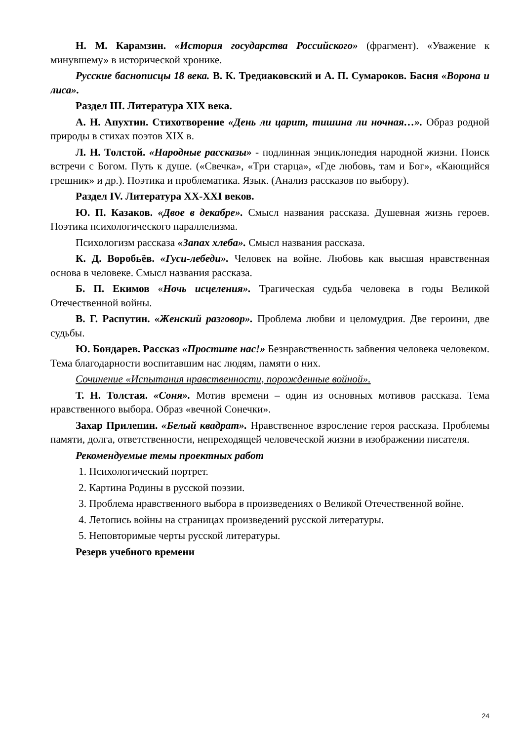Н. М. Карамзин. «История государства Российского» (фрагмент). «Уважение к минувшему» в исторической хронике.
Русские баснописцы 18 века. В. К. Тредиаковский и А. П. Сумароков. Басня «Ворона и лиса».
Раздел III. Литература XIX века.
А. Н. Апухтин. Стихотворение «День ли царит, тишина ли ночная…». Образ родной природы в стихах поэтов XIX в.
Л. Н. Толстой. «Народные рассказы» - подлинная энциклопедия народной жизни. Поиск встречи с Богом. Путь к душе. («Свечка», «Три старца», «Где любовь, там и Бог», «Кающийся грешник» и др.). Поэтика и проблематика. Язык. (Анализ рассказов по выбору).
Раздел IV. Литература XX-XXI веков.
Ю. П. Казаков. «Двое в декабре». Смысл названия рассказа. Душевная жизнь героев. Поэтика психологического параллелизма.
Психологизм рассказа «Запах хлеба». Смысл названия рассказа.
К. Д. Воробьёв. «Гуси-лебеди». Человек на войне. Любовь как высшая нравственная основа в человеке. Смысл названия рассказа.
Б. П. Екимов «Ночь исцеления». Трагическая судьба человека в годы Великой Отечественной войны.
В. Г. Распутин. «Женский разговор». Проблема любви и целомудрия. Две героини, две судьбы.
Ю. Бондарев. Рассказ «Простите нас!» Безнравственность забвения человека человеком. Тема благодарности воспитавшим нас людям, памяти о них.
Сочинение «Испытания нравственности, порожденные войной».
Т. Н. Толстая. «Соня». Мотив времени – один из основных мотивов рассказа. Тема нравственного выбора. Образ «вечной Сонечки».
Захар Прилепин. «Белый квадрат». Нравственное взросление героя рассказа. Проблемы памяти, долга, ответственности, непреходящей человеческой жизни в изображении писателя.
Рекомендуемые темы проектных работ
1. Психологический портрет.
2. Картина Родины в русской поэзии.
3. Проблема нравственного выбора в произведениях о Великой Отечественной войне.
4. Летопись войны на страницах произведений русской литературы.
5. Неповторимые черты русской литературы.
Резерв учебного времени
24